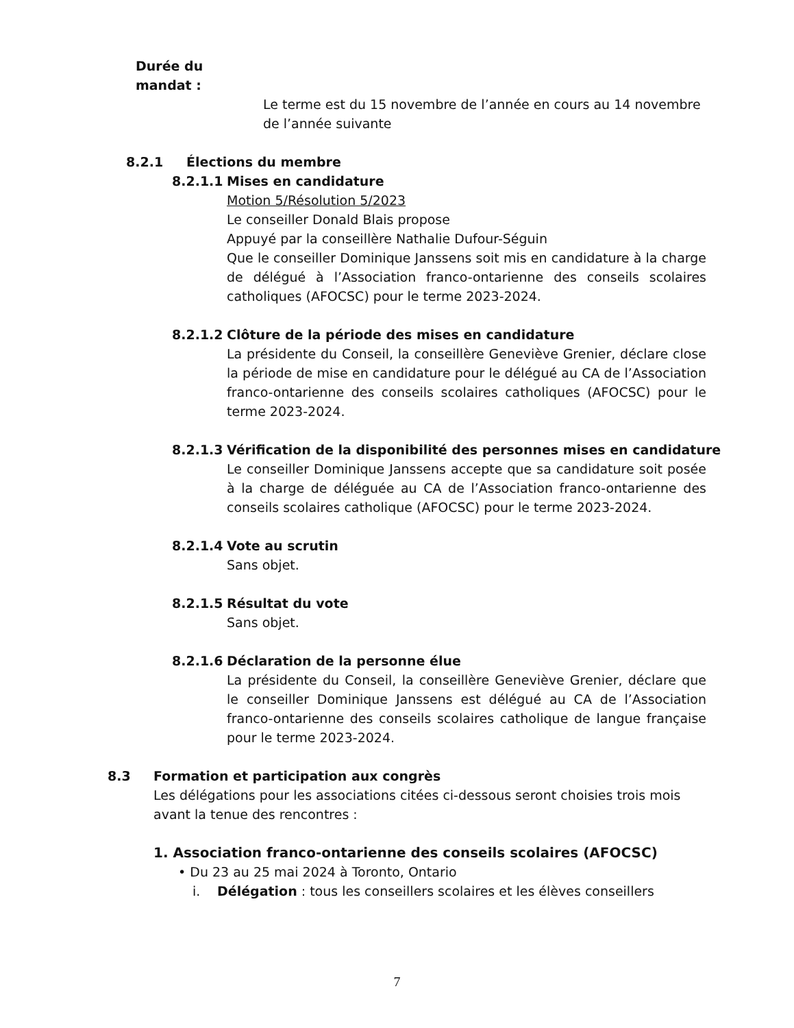Durée du mandat :
Le terme est du 15 novembre de l’année en cours au 14 novembre de l’année suivante
8.2.1 Élections du membre
8.2.1.1 Mises en candidature
Motion 5/Résolution 5/2023
Le conseiller Donald Blais propose
Appuyé par la conseillère Nathalie Dufour-Séguin
Que le conseiller Dominique Janssens soit mis en candidature à la charge de délégué à l’Association franco-ontarienne des conseils scolaires catholiques (AFOCSC) pour le terme 2023-2024.
8.2.1.2 Clôture de la période des mises en candidature
La présidente du Conseil, la conseillère Geneviève Grenier, déclare close la période de mise en candidature pour le délégué au CA de l’Association franco-ontarienne des conseils scolaires catholiques (AFOCSC) pour le terme 2023-2024.
8.2.1.3 Vérification de la disponibilité des personnes mises en candidature
Le conseiller Dominique Janssens accepte que sa candidature soit posée à la charge de déléguée au CA de l’Association franco-ontarienne des conseils scolaires catholique (AFOCSC) pour le terme 2023-2024.
8.2.1.4 Vote au scrutin
Sans objet.
8.2.1.5 Résultat du vote
Sans objet.
8.2.1.6 Déclaration de la personne élue
La présidente du Conseil, la conseillère Geneviève Grenier, déclare que le conseiller Dominique Janssens est délégué au CA de l’Association franco-ontarienne des conseils scolaires catholique de langue française pour le terme 2023-2024.
8.3 Formation et participation aux congrès
Les délégations pour les associations citées ci-dessous seront choisies trois mois avant la tenue des rencontres :
1. Association franco-ontarienne des conseils scolaires (AFOCSC)
• Du 23 au 25 mai 2024 à Toronto, Ontario
i. Délégation : tous les conseillers scolaires et les élèves conseillers
7